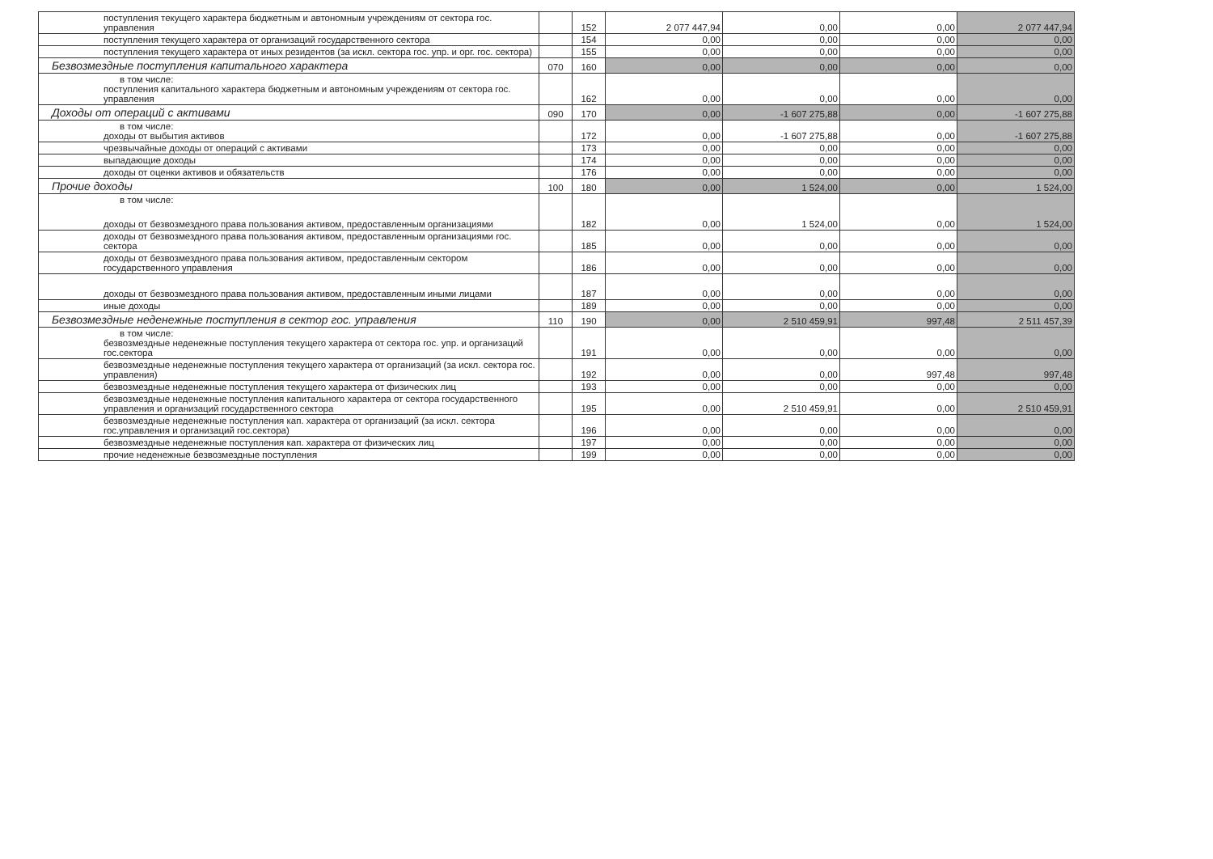| поступления текущего характера бюджетным и автономным учреждениям от сектора гос. управления | | 152 | 2 077 447,94 | 0,00 | 0,00 | 2 077 447,94 |
| поступления текущего характера от организаций государственного сектора | | 154 | 0,00 | 0,00 | 0,00 | 0,00 |
| поступления текущего характера от иных резидентов (за искл. сектора гос. упр. и орг. гос. сектора) | | 155 | 0,00 | 0,00 | 0,00 | 0,00 |
| Безвозмездные поступления капитального характера | 070 | 160 | 0,00 | 0,00 | 0,00 | 0,00 |
| в том числе: поступления капитального характера бюджетным и автономным учреждениям от сектора гос. управления | | 162 | 0,00 | 0,00 | 0,00 | 0,00 |
| Доходы от операций с активами | 090 | 170 | 0,00 | -1 607 275,88 | 0,00 | -1 607 275,88 |
| в том числе: доходы от выбытия активов | | 172 | 0,00 | -1 607 275,88 | 0,00 | -1 607 275,88 |
| чрезвычайные доходы от операций с активами | | 173 | 0,00 | 0,00 | 0,00 | 0,00 |
| выпадающие доходы | | 174 | 0,00 | 0,00 | 0,00 | 0,00 |
| доходы от оценки активов и обязательств | | 176 | 0,00 | 0,00 | 0,00 | 0,00 |
| Прочие доходы | 100 | 180 | 0,00 | 1 524,00 | 0,00 | 1 524,00 |
| в том числе: доходы от безвозмездного права пользования активом, предоставленным организациями | | 182 | 0,00 | 1 524,00 | 0,00 | 1 524,00 |
| доходы от безвозмездного права пользования активом, предоставленным организациями гос. сектора | | 185 | 0,00 | 0,00 | 0,00 | 0,00 |
| доходы от безвозмездного права пользования активом, предоставленным сектором государственного управления | | 186 | 0,00 | 0,00 | 0,00 | 0,00 |
| доходы от безвозмездного права пользования активом, предоставленным иными лицами | | 187 | 0,00 | 0,00 | 0,00 | 0,00 |
| иные доходы | | 189 | 0,00 | 0,00 | 0,00 | 0,00 |
| Безвозмездные неденежные поступления в сектор гос. управления | 110 | 190 | 0,00 | 2 510 459,91 | 997,48 | 2 511 457,39 |
| в том числе: безвозмездные неденежные поступления текущего характера от сектора гос. упр. и организаций гос.сектора | | 191 | 0,00 | 0,00 | 0,00 | 0,00 |
| безвозмездные неденежные поступления текущего характера от организаций (за искл. сектора гос. управления) | | 192 | 0,00 | 0,00 | 997,48 | 997,48 |
| безвозмездные неденежные поступления текущего характера от физических лиц | | 193 | 0,00 | 0,00 | 0,00 | 0,00 |
| безвозмездные неденежные поступления капитального характера от сектора государственного управления и организаций государственного сектора | | 195 | 0,00 | 2 510 459,91 | 0,00 | 2 510 459,91 |
| безвозмездные неденежные поступления кап. характера от организаций (за искл. сектора гос.управления и организаций гос.сектора) | | 196 | 0,00 | 0,00 | 0,00 | 0,00 |
| безвозмездные неденежные поступления кап. характера от физических лиц | | 197 | 0,00 | 0,00 | 0,00 | 0,00 |
| прочие неденежные безвозмездные поступления | | 199 | 0,00 | 0,00 | 0,00 | 0,00 |